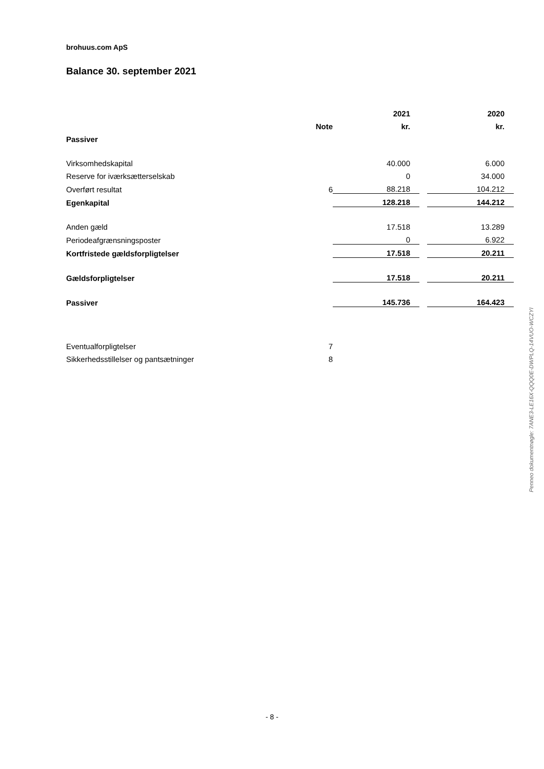brohuus.com ApS
Balance 30. september 2021
| | | 2021 | | 2020 |
| --- | --- | --- | --- | --- |
| | Note | kr. | | kr. |
| Passiver | | | | |
| Virksomhedskapital | | 40.000 | | 6.000 |
| Reserve for iværksætterselskab | | 0 | | 34.000 |
| Overført resultat | 6 | 88.218 | | 104.212 |
| Egenkapital | | 128.218 | | 144.212 |
| Anden gæld | | 17.518 | | 13.289 |
| Periodeafgrænsningsposter | | 0 | | 6.922 |
| Kortfristede gældsforpligtelser | | 17.518 | | 20.211 |
| Gældsforpligtelser | | 17.518 | | 20.211 |
| Passiver | | 145.736 | | 164.423 |
| Eventualforpligtelser | 7 | | | |
| Sikkerhedsstillelser og pantsætninger | 8 | | | |
Penneo dokumentnøgle: 7ANE3-LE16X-QQQ0E-DWPLQ-14VUO-WCZYI
- 8 -